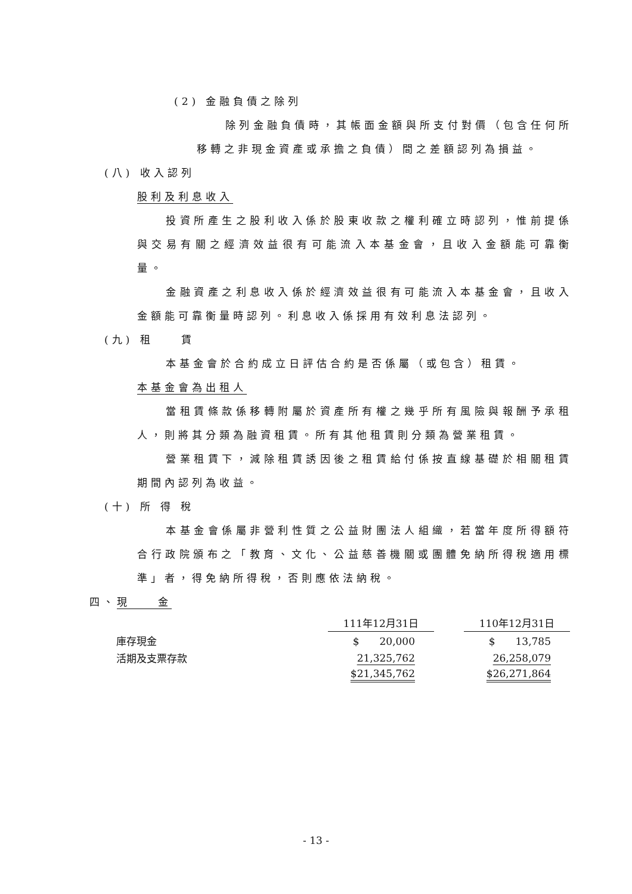(2) 金融負債之除列
除列金融負債時，其帳面金額與所支付對價（包含任何所移轉之非現金資產或承擔之負債）間之差額認列為損益。
(八) 收入認列
股利及利息收入
投資所產生之股利收入係於股東收款之權利確立時認列，惟前提係與交易有關之經濟效益很有可能流入本基金會，且收入金額能可靠衡量。
金融資產之利息收入係於經濟效益很有可能流入本基金會，且收入金額能可靠衡量時認列。利息收入係採用有效利息法認列。
(九) 租　　賃
本基金會於合約成立日評估合約是否係屬（或包含）租賃。
本基金會為出租人
當租賃條款係移轉附屬於資產所有權之幾乎所有風險與報酬予承租人，則將其分類為融資租賃。所有其他租賃則分類為營業租賃。
營業租賃下，減除租賃誘因後之租賃給付係按直線基礎於相關租賃期間內認列為收益。
(十) 所 得 稅
本基金會係屬非營利性質之公益財團法人組織，若當年度所得額符合行政院頒布之「教育、文化、公益慈善機關或團體免納所得稅適用標準」者，得免納所得稅，否則應依法納稅。
四、現　　金
| | 111年12月31日 | | 110年12月31日 |
| 庫存現金 | $ 20,000 | | $ 13,785 |
| 活期及支票存款 | 21,325,762 | | 26,258,079 |
| | $21,345,762 | | $26,271,864 |
- 13 -